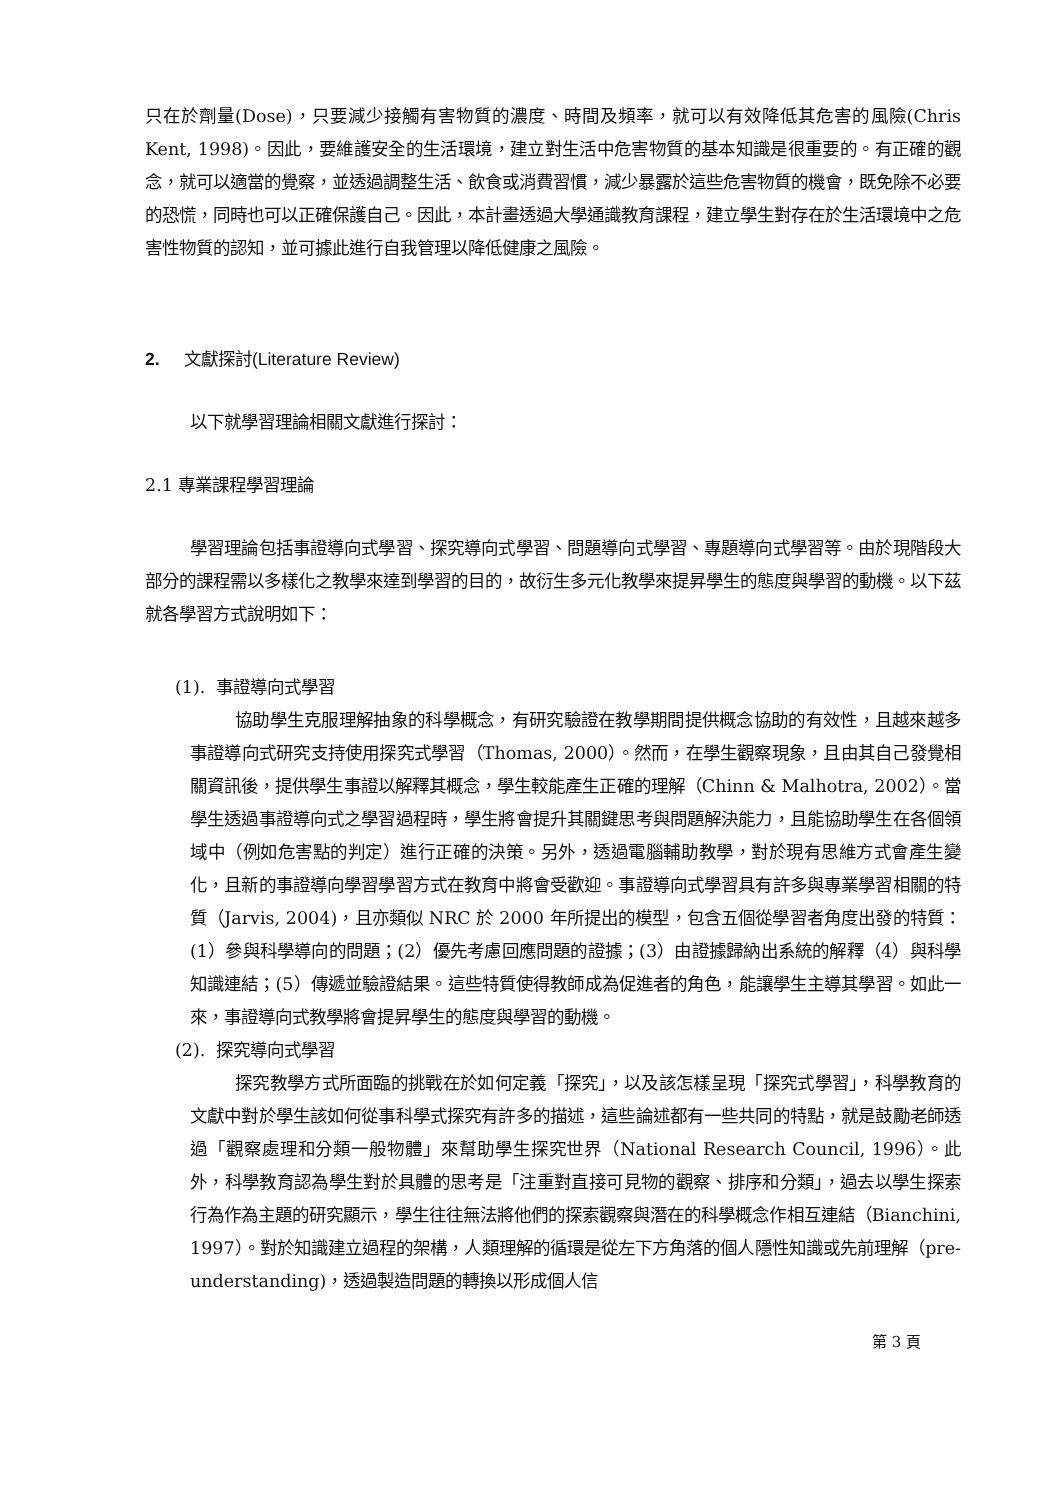只在於劑量(Dose)，只要減少接觸有害物質的濃度、時間及頻率，就可以有效降低其危害的風險(Chris Kent, 1998)。因此，要維護安全的生活環境，建立對生活中危害物質的基本知識是很重要的。有正確的觀念，就可以適當的覺察，並透過調整生活、飲食或消費習慣，減少暴露於這些危害物質的機會，既免除不必要的恐慌，同時也可以正確保護自己。因此，本計畫透過大學通識教育課程，建立學生對存在於生活環境中之危害性物質的認知，並可據此進行自我管理以降低健康之風險。
2. 文獻探討(Literature Review)
以下就學習理論相關文獻進行探討：
2.1 專業課程學習理論
學習理論包括事證導向式學習、探究導向式學習、問題導向式學習、專題導向式學習等。由於現階段大部分的課程需以多樣化之教學來達到學習的目的，故衍生多元化教學來提昇學生的態度與學習的動機。以下茲就各學習方式說明如下：
(1). 事證導向式學習
協助學生克服理解抽象的科學概念，有研究驗證在教學期間提供概念協助的有效性，且越來越多事證導向式研究支持使用探究式學習（Thomas, 2000）。然而，在學生觀察現象，且由其自己發覺相關資訊後，提供學生事證以解釋其概念，學生較能產生正確的理解（Chinn & Malhotra, 2002）。當學生透過事證導向式之學習過程時，學生將會提升其關鍵思考與問題解決能力，且能協助學生在各個領域中（例如危害點的判定）進行正確的決策。另外，透過電腦輔助教學，對於現有思維方式會產生變化，且新的事證導向學習學習方式在教育中將會受歡迎。事證導向式學習具有許多與專業學習相關的特質（Jarvis, 2004)，且亦類似 NRC 於 2000 年所提出的模型，包含五個從學習者角度出發的特質：(1）參與科學導向的問題；(2）優先考慮回應問題的證據；(3）由證據歸納出系統的解釋（4）與科學知識連結；(5）傳遞並驗證結果。這些特質使得教師成為促進者的角色，能讓學生主導其學習。如此一來，事證導向式教學將會提昇學生的態度與學習的動機。
(2). 探究導向式學習
探究教學方式所面臨的挑戰在於如何定義「探究」，以及該怎樣呈現「探究式學習」，科學教育的文獻中對於學生該如何從事科學式探究有許多的描述，這些論述都有一些共同的特點，就是鼓勵老師透過「觀察處理和分類一般物體」來幫助學生探究世界（National Research Council, 1996）。此外，科學教育認為學生對於具體的思考是「注重對直接可見物的觀察、排序和分類」，過去以學生探索行為作為主題的研究顯示，學生往往無法將他們的探索觀察與潛在的科學概念作相互連結（Bianchini, 1997）。對於知識建立過程的架構，人類理解的循環是從左下方角落的個人隱性知識或先前理解（pre-understanding)，透過製造問題的轉換以形成個人信
第 3 頁